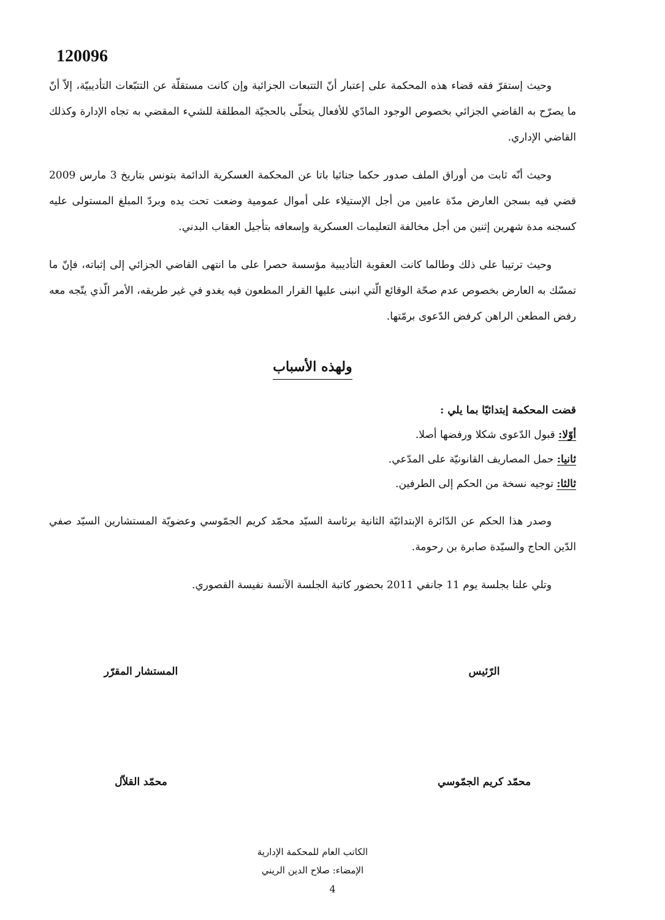120096
وحيث إستقرّ فقه قضاء هذه المحكمة على إعتبار أنّ التتبعات الجزائية وإن كانت مستقلّة عن التتبّعات التأديبيّة، إلاّ أنّ ما يصرّح به القاضي الجزائي بخصوص الوجود المادّي للأفعال يتحلّى بالحجيّة المطلقة للشيء المقضي به تجاه الإدارة وكذلك القاضي الإداري.
وحيث أنّه ثابت من أوراق الملف صدور حكما جنائيا باتا عن المحكمة العسكرية الدائمة بتونس بتاريخ 3 مارس 2009 قضي فيه بسجن العارض مدّة عامين من أجل الإستيلاء على أموال عمومية وضعت تحت يده وبردّ المبلغ المستولى عليه كسجنه مدة شهرين إثنين من أجل مخالفة التعليمات العسكرية وإسعافه بتأجيل العقاب البدني.
وحيث ترتيبا على ذلك وطالما كانت العقوبة التأديبية مؤسسة حصرا على ما انتهى القاضي الجزائي إلى إثباته، فإنّ ما تمسّك به العارض بخصوص عدم صحّة الوقائع الّتي انبنى عليها القرار المطعون فيه يغدو في غير طريقه، الأمر الّذي يتّجه معه رفض المطعن الراهن كرفض الدّعوى برمّتها.
ولهذه الأسباب
قضت المحكمة إبتدائيّا بما يلي :
أوّلا: قبول الدّعوى شكلا ورفضها أصلا.
ثانيا: حمل المصاريف القانونيّة على المدّعي.
ثالثا: توجيه نسخة من الحكم إلى الطرفين.
وصدر هذا الحكم عن الدّائرة الإبتدائيّة الثانية برئاسة السيّد محمّد كريم الجمّوسي وعضويّة المستشارين السيّد صفي الدّين الحاج والسيّدة صابرة بن رحومة.
وتلي علنا بجلسة يوم 11 جانفي 2011 بحضور كاتبة الجلسة الآنسة نفيسة القصوري.
الرّئيس
محمّد كريم الجمّوسي
المستشار المقرّر
محمّد القلاّل
الكاتب العام للمحكمة الإدارية
الإمضاء: صلاح الدين الريني
4